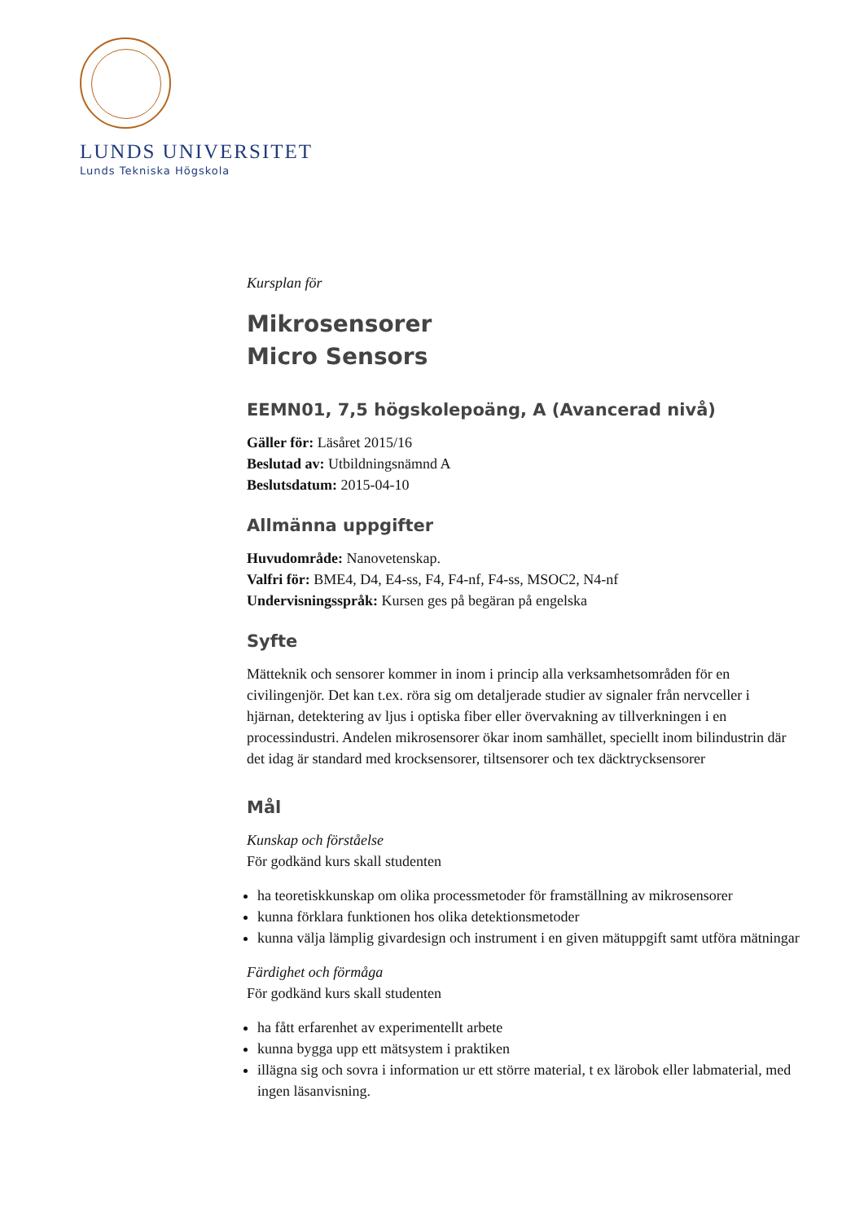LUNDS UNIVERSITET
Lunds Tekniska Högskola
Kursplan för
Mikrosensorer
Micro Sensors
EEMN01, 7,5 högskolepoäng, A (Avancerad nivå)
Gäller för: Läsåret 2015/16
Beslutad av: Utbildningsnämnd A
Beslutsdatum: 2015-04-10
Allmänna uppgifter
Huvudområde: Nanovetenskap.
Valfri för: BME4, D4, E4-ss, F4, F4-nf, F4-ss, MSOC2, N4-nf
Undervisningsspråk: Kursen ges på begäran på engelska
Syfte
Mätteknik och sensorer kommer in inom i princip alla verksamhetsområden för en civilingenjör. Det kan t.ex. röra sig om detaljerade studier av signaler från nervceller i hjärnan, detektering av ljus i optiska fiber eller övervakning av tillverkningen i en processindustri. Andelen mikrosensorer ökar inom samhället, speciellt inom bilindustrin där det idag är standard med krocksensorer, tiltsensorer och tex däcktrycksensorer
Mål
Kunskap och förståelse
För godkänd kurs skall studenten
ha teoretiskkunskap om olika processmetoder för framställning av mikrosensorer
kunna förklara funktionen hos olika detektionsmetoder
kunna välja lämplig givardesign och instrument i en given mätuppgift samt utföra mätningar
Färdighet och förmåga
För godkänd kurs skall studenten
ha fått erfarenhet av experimentellt arbete
kunna bygga upp ett mätsystem i praktiken
illägna sig och sovra i information ur ett större material, t ex lärobok eller labmaterial, med ingen läsanvisning.